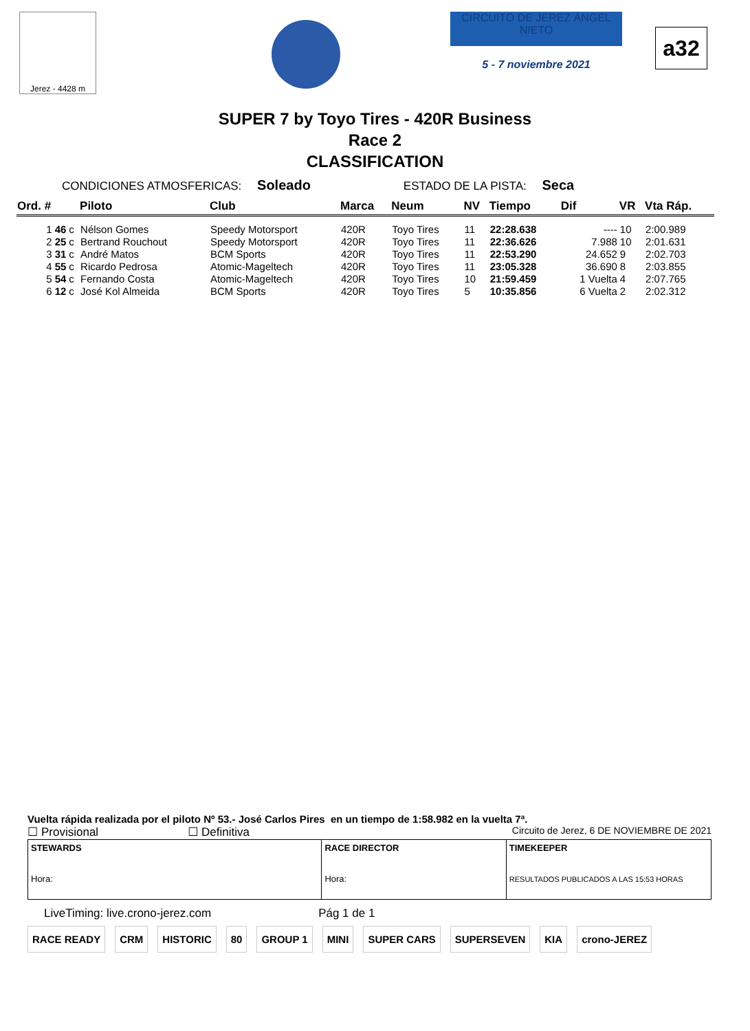Jerez - 4428 m
CIRCUITO DE JEREZ ÁNGEL NIETO
5 - 7 noviembre 2021
a32
SUPER 7 by Toyo Tires - 420R Business
Race 2
CLASSIFICATION
CONDICIONES ATMOSFERICAS: Soleado ESTADO DE LA PISTA: Seca
| Ord. # | | Piloto | Club | Marca | Neum | NV | Tiempo | Dif | VR | Vta Ráp. |
| --- | --- | --- | --- | --- | --- | --- | --- | --- | --- | --- |
| 1 46 | c | Nélson Gomes | Speedy Motorsport | 420R | Toyo Tires | 11 | 22:28.638 | ---- | 10 | 2:00.989 |
| 2 25 | c | Bertrand Rouchout | Speedy Motorsport | 420R | Toyo Tires | 11 | 22:36.626 | 7.988 | 10 | 2:01.631 |
| 3 31 | c | André Matos | BCM Sports | 420R | Toyo Tires | 11 | 22:53.290 | 24.652 | 9 | 2:02.703 |
| 4 55 | c | Ricardo Pedrosa | Atomic-Mageltech | 420R | Toyo Tires | 11 | 23:05.328 | 36.690 | 8 | 2:03.855 |
| 5 54 | c | Fernando Costa | Atomic-Mageltech | 420R | Toyo Tires | 10 | 21:59.459 | 1 Vuelta | 4 | 2:07.765 |
| 6 12 | c | José Kol Almeida | BCM Sports | 420R | Toyo Tires | 5 | 10:35.856 | 6 Vuelta | 2 | 2:02.312 |
Vuelta rápida realizada por el piloto Nº 53.- José Carlos Pires en un tiempo de 1:58.982 en la vuelta 7ª.
☐ Provisional ☐ Definitiva Circuito de Jerez, 6 DE NOVIEMBRE DE 2021
| STEWARDS Hora: | RACE DIRECTOR Hora: | TIMEKEEPER RESULTADOS PUBLICADOS A LAS 15:53 HORAS |
LiveTiming: live.crono-jerez.com Pág 1 de 1
RACE READY CRM HISTORIC 80 GROUP 1 MINI SUPER CARS SUPERSEVEN KIA crono-JEREZ